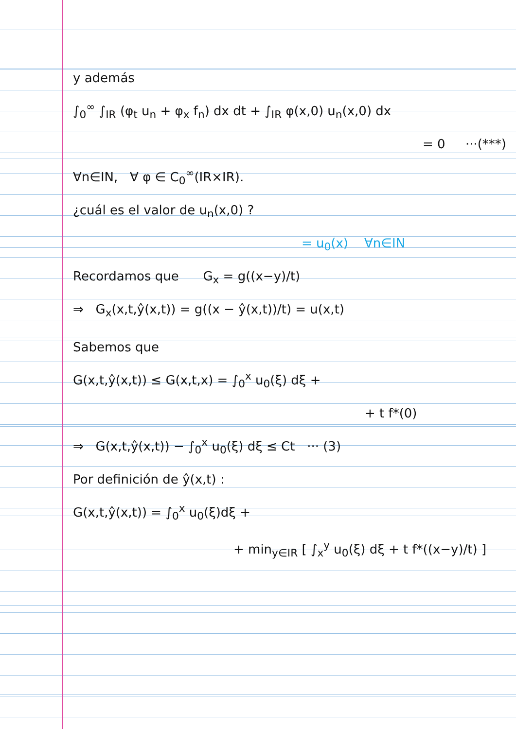y además
∫<sub>0</sub><sup>∞</sup> ∫<sub>IR</sub> (φ<sub>t</sub> u<sub>n</sub> + φ<sub>x</sub> f<sub>n</sub>) dx dt + ∫<sub>IR</sub> φ(x,0) u<sub>n</sub>(x,0) dx
= 0 ···(***)
∀n∈IN, ∀ φ ∈ C<sub>0</sub><sup>∞</sup>(IR×IR).
¿cuál es el valor de u<sub>n</sub>(x,0) ?
= u<sub>0</sub>(x) ∀n∈IN
Recordamos que G<sub>x</sub> = g((x−y)/t)
⇒ G<sub>x</sub>(x,t,ŷ(x,t)) = g((x − ŷ(x,t))/t) = u(x,t)
Sabemos que
G(x,t,ŷ(x,t)) ≤ G(x,t,x) = ∫<sub>0</sub><sup>x</sup> u<sub>0</sub>(ξ) dξ +
+ t f*(0)
⇒ G(x,t,ŷ(x,t)) − ∫<sub>0</sub><sup>x</sup> u<sub>0</sub>(ξ) dξ ≤ Ct ··· (3)
Por definición de ŷ(x,t) :
G(x,t,ŷ(x,t)) = ∫<sub>0</sub><sup>x</sup> u<sub>0</sub>(ξ)dξ +
+ min<sub>y∈IR</sub> [ ∫<sub>x</sub><sup>y</sup> u<sub>0</sub>(ξ) dξ + t f*((x−y)/t) ]